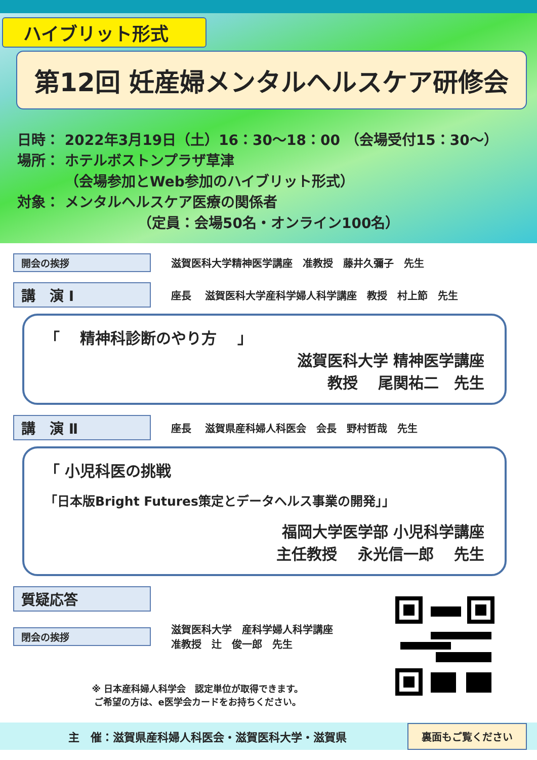ハイブリット形式
第12回 妊産婦メンタルヘルスケア研修会
日時： 2022年3月19日（土）16：30～18：00 （会場受付15：30～）
場所： ホテルボストンプラザ草津
　　　 （会場参加とWeb参加のハイブリット形式）
対象： メンタルヘルスケア医療の関係者
　　　　　　　　　（定員：会場50名・オンライン100名）
開会の挨拶
滋賀医科大学精神医学講座　准教授　藤井久彌子　先生
講　演 Ⅰ
座長　 滋賀医科大学産科学婦人科学講座　教授　村上節　先生
「　 精神科診断のやり方　 」
滋賀医科大学 精神医学講座
教授　 尾関祐二　先生
講　演 Ⅱ
座長　 滋賀県産科婦人科医会　会長　野村哲哉　先生
「 小児科医の挑戦
「日本版Bright Futures策定とデータヘルス事業の開発」」
福岡大学医学部 小児科学講座
主任教授　 永光信一郎　 先生
質疑応答
閉会の挨拶
滋賀医科大学　産科学婦人科学講座
准教授　辻　俊一郎　先生
※ 日本産科婦人科学会　認定単位が取得できます。
ご希望の方は、e医学会カードをお持ちください。
主　催：滋賀県産科婦人科医会・滋賀医科大学・滋賀県
裏面もご覧ください